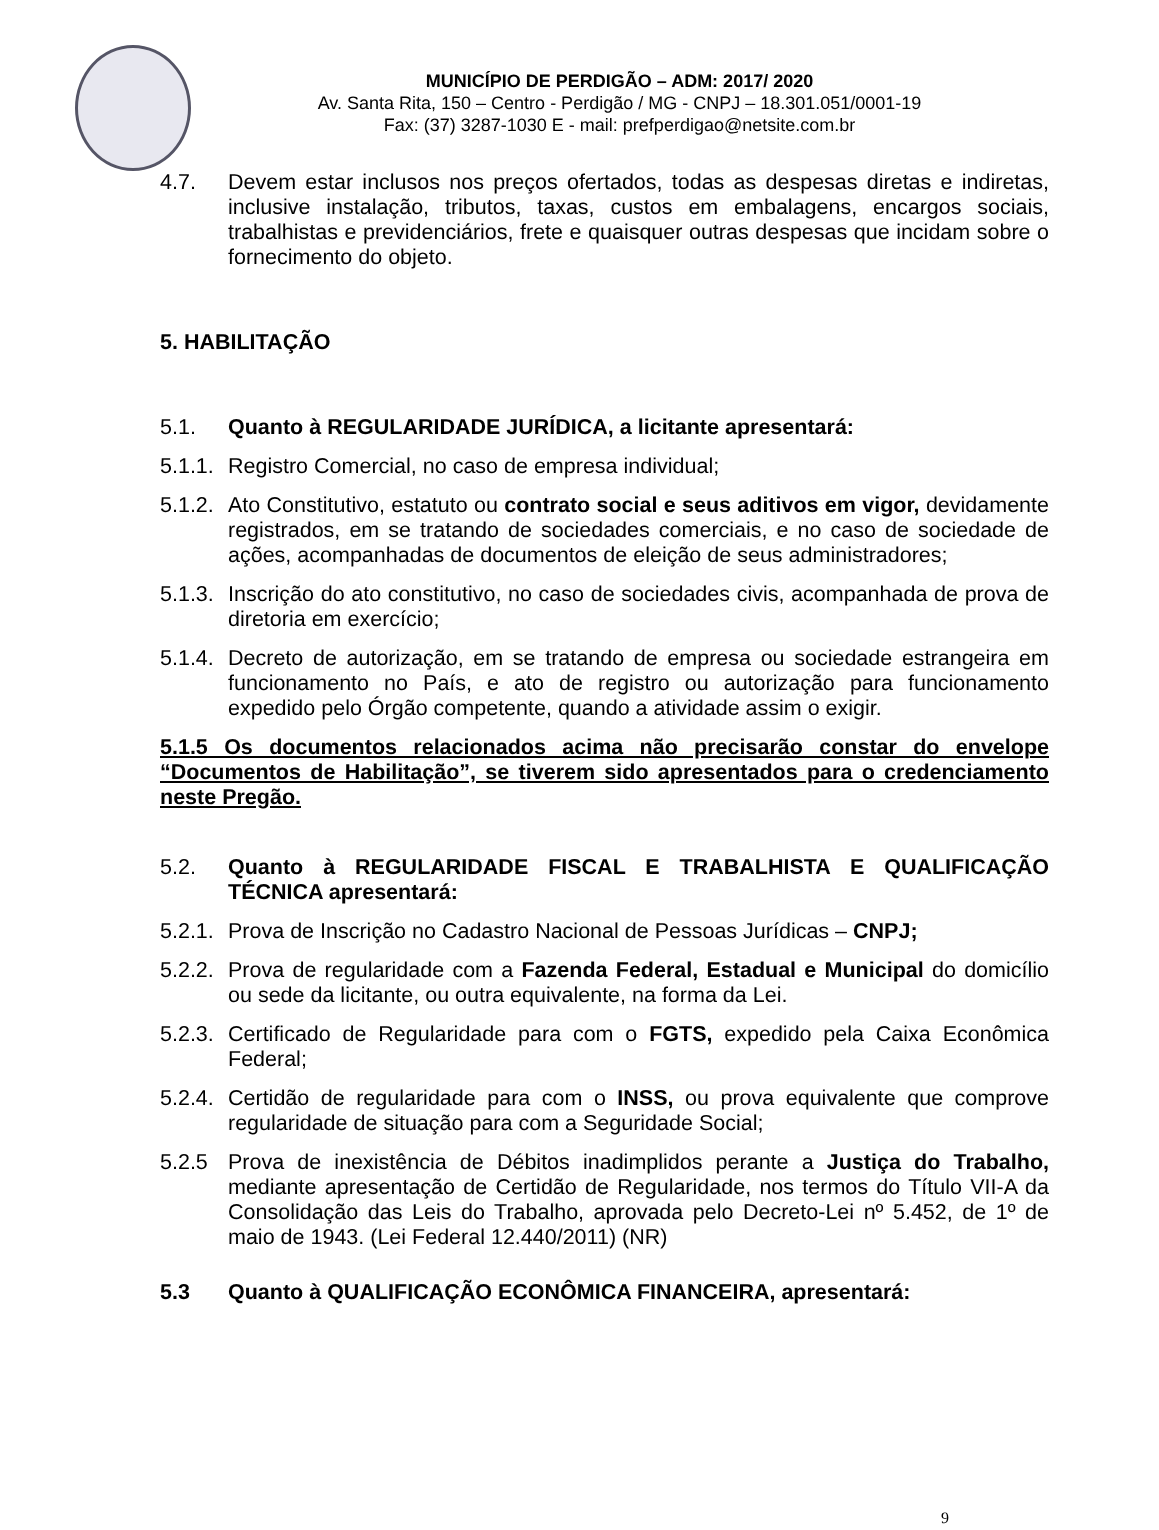MUNICÍPIO DE PERDIGÃO – ADM: 2017/ 2020
Av. Santa Rita, 150 – Centro - Perdigão / MG - CNPJ – 18.301.051/0001-19
Fax: (37) 3287-1030 E - mail: prefperdigao@netsite.com.br
4.7. Devem estar inclusos nos preços ofertados, todas as despesas diretas e indiretas, inclusive instalação, tributos, taxas, custos em embalagens, encargos sociais, trabalhistas e previdenciários, frete e quaisquer outras despesas que incidam sobre o fornecimento do objeto.
5. HABILITAÇÃO
5.1. Quanto à REGULARIDADE JURÍDICA, a licitante apresentará:
5.1.1.
Registro Comercial, no caso de empresa individual;
5.1.2.
Ato Constitutivo, estatuto ou contrato social e seus aditivos em vigor, devidamente registrados, em se tratando de sociedades comerciais, e no caso de sociedade de ações, acompanhadas de documentos de eleição de seus administradores;
5.1.3.
Inscrição do ato constitutivo, no caso de sociedades civis, acompanhada de prova de diretoria em exercício;
5.1.4.
Decreto de autorização, em se tratando de empresa ou sociedade estrangeira em funcionamento no País, e ato de registro ou autorização para funcionamento expedido pelo Órgão competente, quando a atividade assim o exigir.
5.1.5 Os documentos relacionados acima não precisarão constar do envelope “Documentos de Habilitação”, se tiverem sido apresentados para o credenciamento neste Pregão.
5.2. Quanto à REGULARIDADE FISCAL E TRABALHISTA E QUALIFICAÇÃO TÉCNICA apresentará:
5.2.1.
Prova de Inscrição no Cadastro Nacional de Pessoas Jurídicas – CNPJ;
5.2.2.
Prova de regularidade com a Fazenda Federal, Estadual e Municipal do domicílio ou sede da licitante, ou outra equivalente, na forma da Lei.
5.2.3.
Certificado de Regularidade para com o FGTS, expedido pela Caixa Econômica Federal;
5.2.4.
Certidão de regularidade para com o INSS, ou prova equivalente que comprove regularidade de situação para com a Seguridade Social;
5.2.5 Prova de inexistência de Débitos inadimplidos perante a Justiça do Trabalho, mediante apresentação de Certidão de Regularidade, nos termos do Título VII-A da Consolidação das Leis do Trabalho, aprovada pelo Decreto-Lei nº 5.452, de 1º de maio de 1943. (Lei Federal 12.440/2011) (NR)
5.3 Quanto à QUALIFICAÇÃO ECONÔMICA FINANCEIRA, apresentará:
9